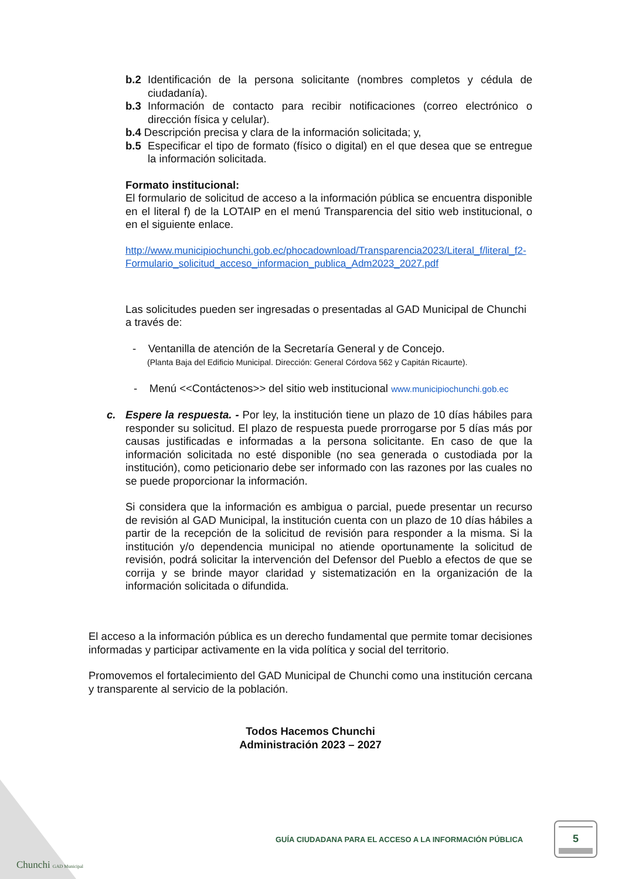b.2 Identificación de la persona solicitante (nombres completos y cédula de ciudadanía).
b.3 Información de contacto para recibir notificaciones (correo electrónico o dirección física y celular).
b.4 Descripción precisa y clara de la información solicitada; y,
b.5 Especificar el tipo de formato (físico o digital) en el que desea que se entregue la información solicitada.
Formato institucional:
El formulario de solicitud de acceso a la información pública se encuentra disponible en el literal f) de la LOTAIP en el menú Transparencia del sitio web institucional, o en el siguiente enlace.
http://www.municipiochunchi.gob.ec/phocadownload/Transparencia2023/Literal_f/literal_f2-Formulario_solicitud_acceso_informacion_publica_Adm2023_2027.pdf
Las solicitudes pueden ser ingresadas o presentadas al GAD Municipal de Chunchi a través de:
- Ventanilla de atención de la Secretaría General y de Concejo.
(Planta Baja del Edificio Municipal. Dirección: General Córdova 562 y Capitán Ricaurte).
- Menú <<Contáctenos>> del sitio web institucional www.municipiochunchi.gob.ec
c. Espere la respuesta. - Por ley, la institución tiene un plazo de 10 días hábiles para responder su solicitud. El plazo de respuesta puede prorrogarse por 5 días más por causas justificadas e informadas a la persona solicitante. En caso de que la información solicitada no esté disponible (no sea generada o custodiada por la institución), como peticionario debe ser informado con las razones por las cuales no se puede proporcionar la información.
Si considera que la información es ambigua o parcial, puede presentar un recurso de revisión al GAD Municipal, la institución cuenta con un plazo de 10 días hábiles a partir de la recepción de la solicitud de revisión para responder a la misma. Si la institución y/o dependencia municipal no atiende oportunamente la solicitud de revisión, podrá solicitar la intervención del Defensor del Pueblo a efectos de que se corrija y se brinde mayor claridad y sistematización en la organización de la información solicitada o difundida.
El acceso a la información pública es un derecho fundamental que permite tomar decisiones informadas y participar activamente en la vida política y social del territorio.
Promovemos el fortalecimiento del GAD Municipal de Chunchi como una institución cercana y transparente al servicio de la población.
Todos Hacemos Chunchi
Administración 2023 – 2027
Chunchi GAD Municipal
GUÍA CIUDADANA PARA EL ACCESO A LA INFORMACIÓN PÚBLICA
5